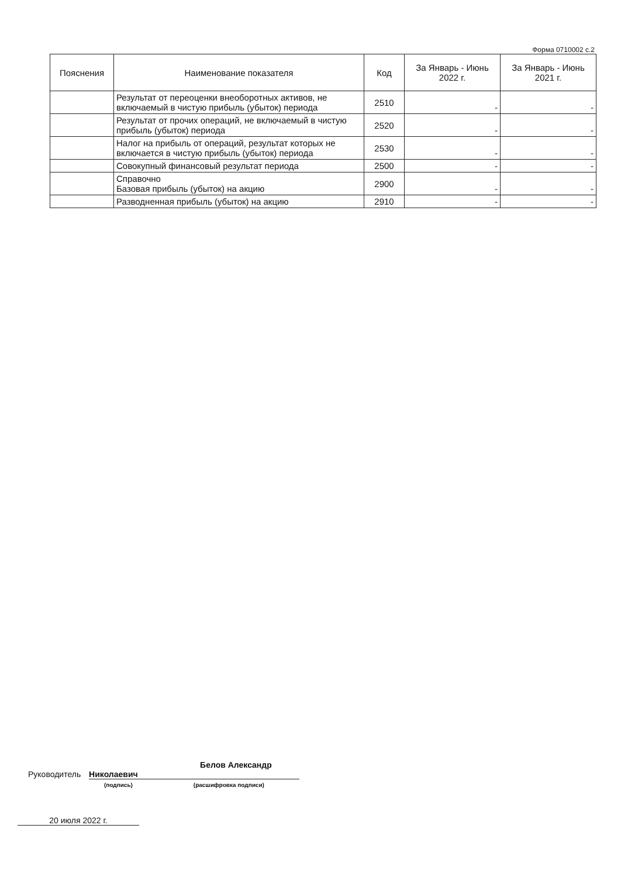Форма 0710002 с.2
| Пояснения | Наименование показателя | Код | За Январь - Июнь 2022 г. | За Январь - Июнь 2021 г. |
| --- | --- | --- | --- | --- |
| | Результат от переоценки внеоборотных активов, не включаемый в чистую прибыль (убыток) периода | 2510 | - | - |
| | Результат от прочих операций, не включаемый в чистую прибыль (убыток) периода | 2520 | - | - |
| | Налог на прибыль от операций, результат которых не включается в чистую прибыль (убыток) периода | 2530 | - | - |
| | Совокупный финансовый результат периода | 2500 | - | - |
| | Справочно Базовая прибыль (убыток) на акцию | 2900 | - | - |
| | Разводненная прибыль (убыток) на акцию | 2910 | - | - |
Руководитель Белов Александр Николаевич
(подпись) (расшифровка подписи)
20 июля 2022 г.